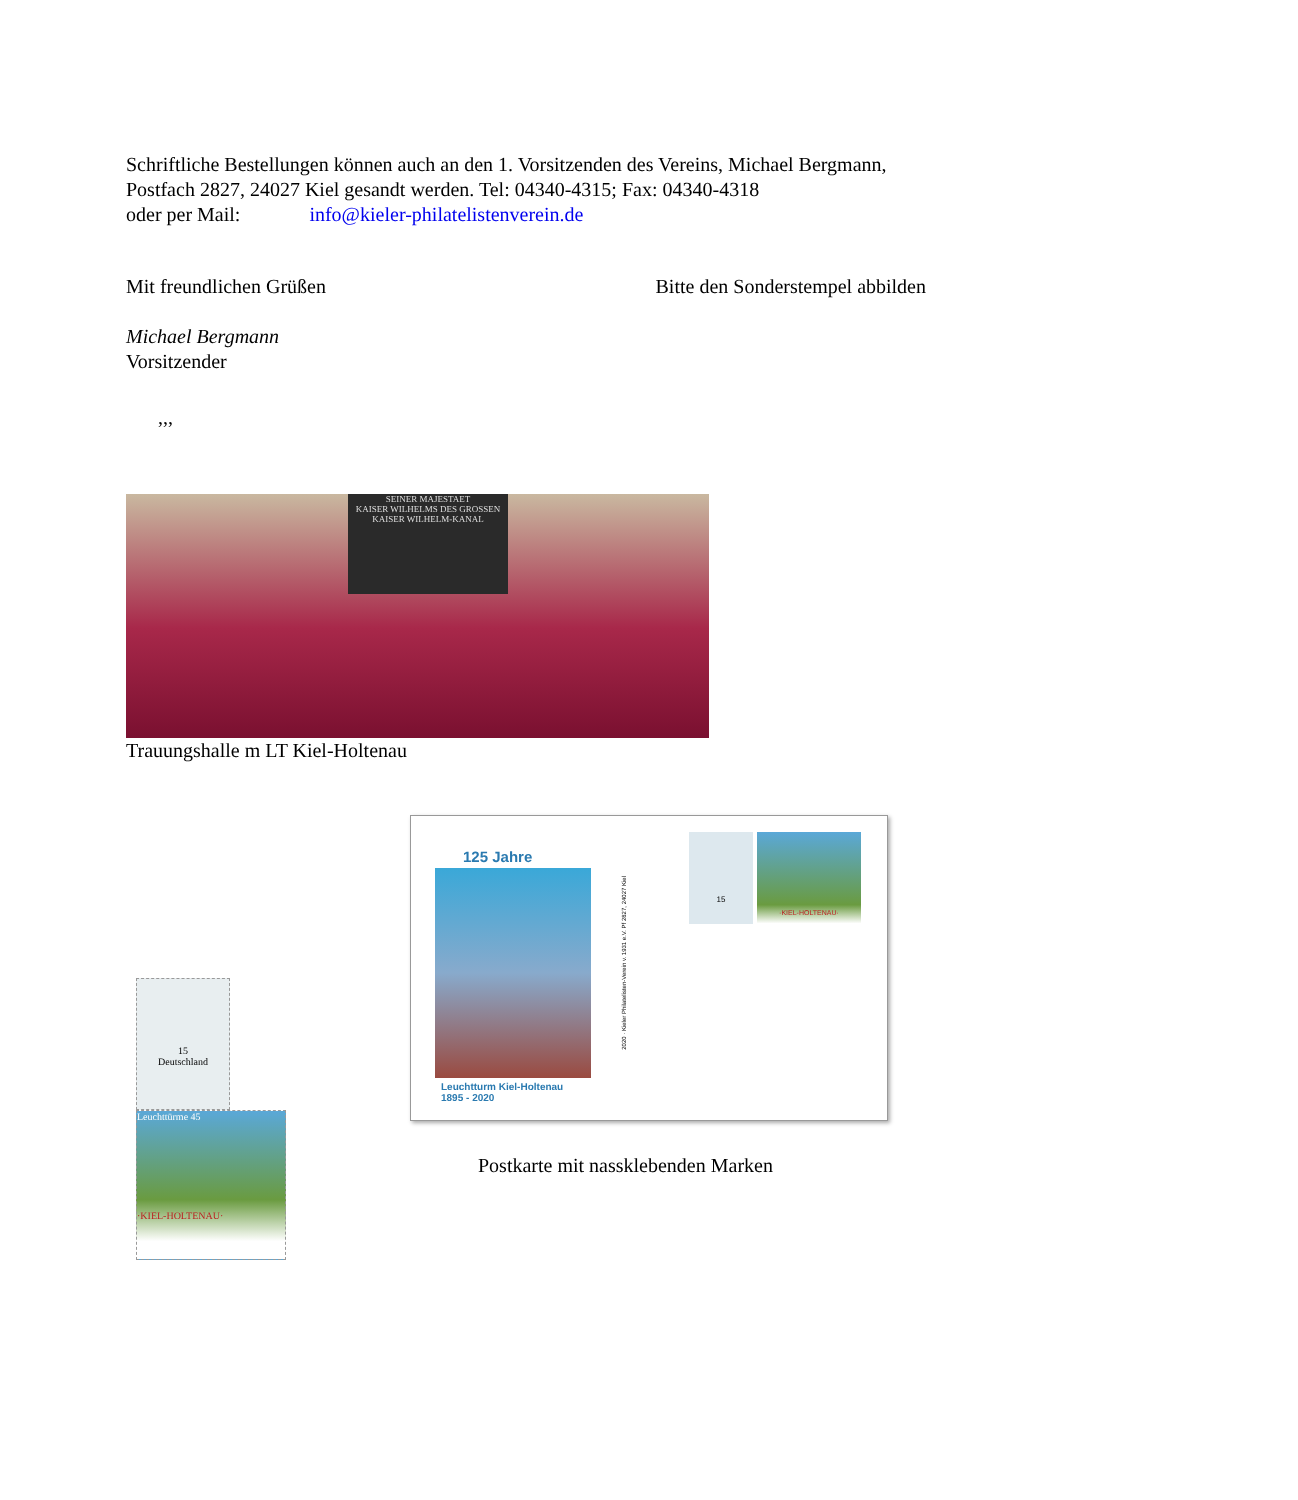Schriftliche Bestellungen können auch an den 1. Vorsitzenden des Vereins, Michael Bergmann, Postfach 2827, 24027 Kiel gesandt werden. Tel: 04340-4315; Fax: 04340-4318
oder per Mail: info@kieler-philatelistenverein.de
Mit freundlichen Grüßen Bitte den Sonderstempel abbilden
Michael Bergmann
Vorsitzender
,,,
SEINER MAJESTAET
KAISER WILHELMS DES GROSSEN
KAISER WILHELM-KANAL
Trauungshalle m LT Kiel-Holtenau
15
Deutschland
Leuchttürme 45
·KIEL-HOLTENAU·
125 Jahre
Leuchtturm Kiel-Holtenau
1895 - 2020
2020 · Kieler Philatelisten-Verein v. 1931 e.V. Pf 2827, 24027 Kiel
15
·KIEL-HOLTENAU·
Postkarte mit nassklebenden Marken